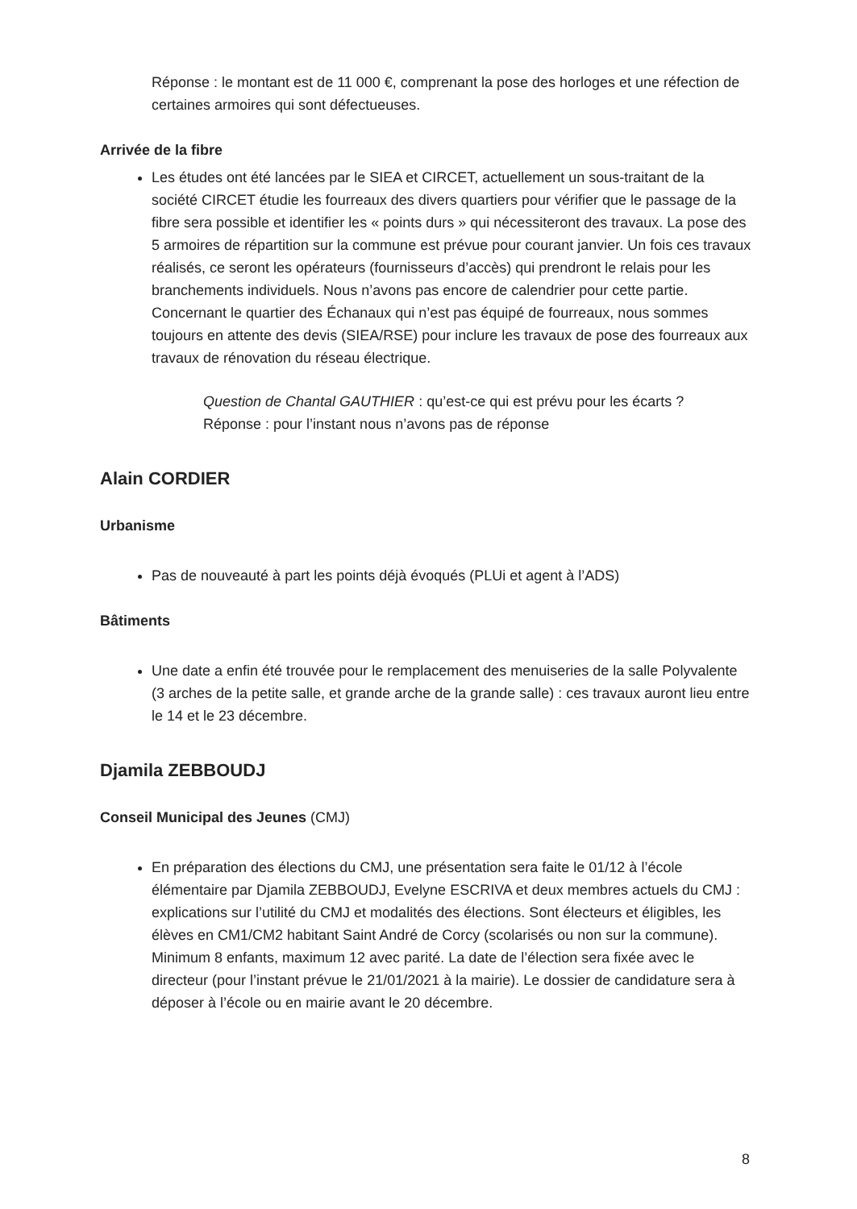Réponse : le montant est de 11 000 €, comprenant la pose des horloges et une réfection de certaines armoires qui sont défectueuses.
Arrivée de la fibre
Les études ont été lancées par le SIEA et CIRCET, actuellement un sous-traitant de la société CIRCET étudie les fourreaux des divers quartiers pour vérifier que le passage de la fibre sera possible et identifier les « points durs » qui nécessiteront des travaux. La pose des 5 armoires de répartition sur la commune est prévue pour courant janvier. Un fois ces travaux réalisés, ce seront les opérateurs (fournisseurs d’accès) qui prendront le relais pour les branchements individuels. Nous n’avons pas encore de calendrier pour cette partie.
Concernant le quartier des Échanaux qui n’est pas équipé de fourreaux, nous sommes toujours en attente des devis (SIEA/RSE) pour inclure les travaux de pose des fourreaux aux travaux de rénovation du réseau électrique.
Question de Chantal GAUTHIER : qu’est-ce qui est prévu pour les écarts ?
Réponse : pour l’instant nous n’avons pas de réponse
Alain CORDIER
Urbanisme
Pas de nouveauté à part les points déjà évoqués (PLUi et agent à l’ADS)
Bâtiments
Une date a enfin été trouvée pour le remplacement des menuiseries de la salle Polyvalente (3 arches de la petite salle, et grande arche de la grande salle) : ces travaux auront lieu entre le 14 et le 23 décembre.
Djamila ZEBBOUDJ
Conseil Municipal des Jeunes (CMJ)
En préparation des élections du CMJ, une présentation sera faite le 01/12 à l’école élémentaire par Djamila ZEBBOUDJ, Evelyne ESCRIVA et deux membres actuels du CMJ : explications sur l’utilité du CMJ et modalités des élections. Sont électeurs et éligibles, les élèves en CM1/CM2 habitant Saint André de Corcy (scolarisés ou non sur la commune). Minimum 8 enfants, maximum 12 avec parité. La date de l’élection sera fixée avec le directeur (pour l’instant prévue le 21/01/2021 à la mairie). Le dossier de candidature sera à déposer à l’école ou en mairie avant le 20 décembre.
8